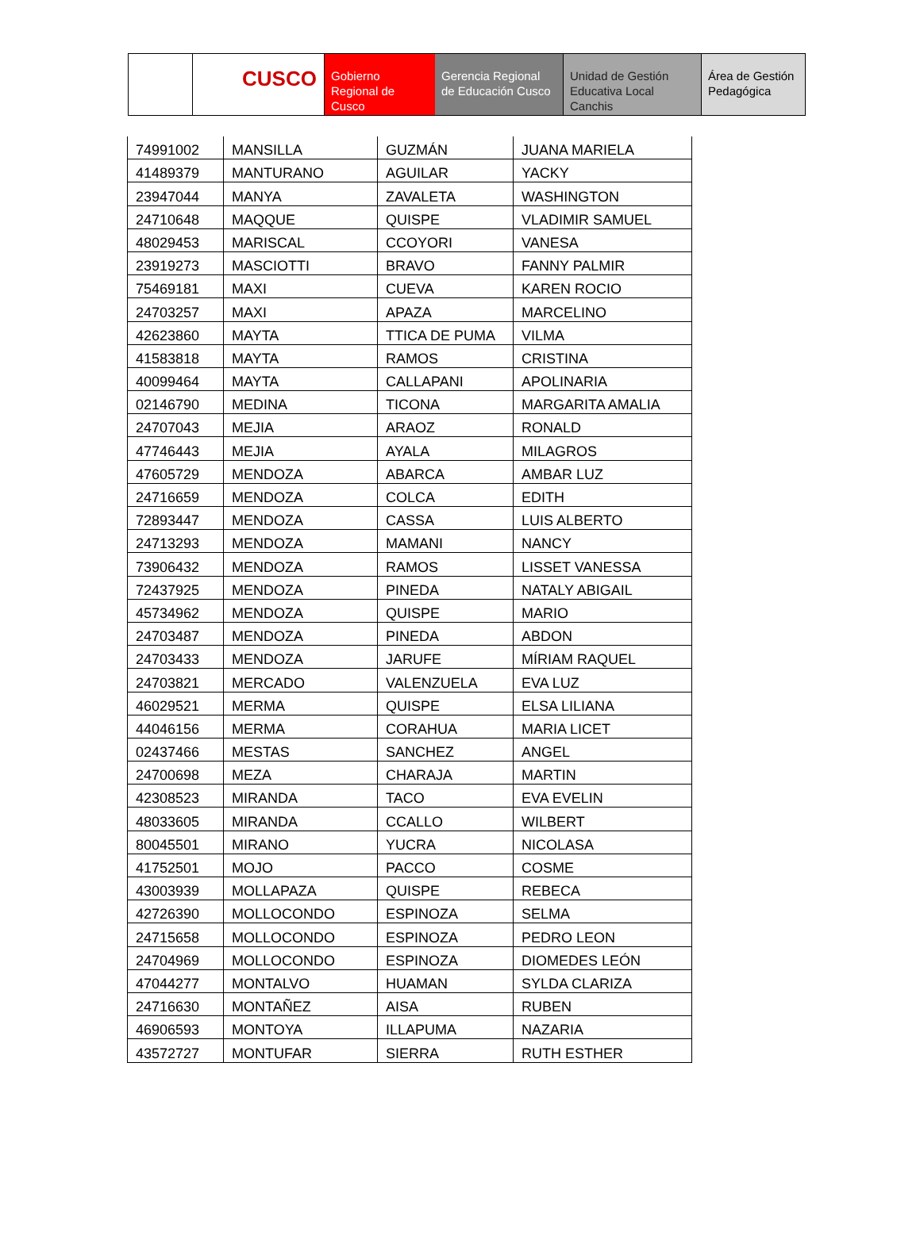CUSCO
Gobierno Regional de Cusco
Gerencia Regional de Educación Cusco
Unidad de Gestión Educativa Local Canchis
Área de Gestión Pedagógica
| 74991002 | MANSILLA | GUZMÁN | JUANA MARIELA |
| 41489379 | MANTURANO | AGUILAR | YACKY |
| 23947044 | MANYA | ZAVALETA | WASHINGTON |
| 24710648 | MAQQUE | QUISPE | VLADIMIR SAMUEL |
| 48029453 | MARISCAL | CCOYORI | VANESA |
| 23919273 | MASCIOTTI | BRAVO | FANNY PALMIR |
| 75469181 | MAXI | CUEVA | KAREN ROCIO |
| 24703257 | MAXI | APAZA | MARCELINO |
| 42623860 | MAYTA | TTICA DE PUMA | VILMA |
| 41583818 | MAYTA | RAMOS | CRISTINA |
| 40099464 | MAYTA | CALLAPANI | APOLINARIA |
| 02146790 | MEDINA | TICONA | MARGARITA AMALIA |
| 24707043 | MEJIA | ARAOZ | RONALD |
| 47746443 | MEJIA | AYALA | MILAGROS |
| 47605729 | MENDOZA | ABARCA | AMBAR LUZ |
| 24716659 | MENDOZA | COLCA | EDITH |
| 72893447 | MENDOZA | CASSA | LUIS ALBERTO |
| 24713293 | MENDOZA | MAMANI | NANCY |
| 73906432 | MENDOZA | RAMOS | LISSET VANESSA |
| 72437925 | MENDOZA | PINEDA | NATALY ABIGAIL |
| 45734962 | MENDOZA | QUISPE | MARIO |
| 24703487 | MENDOZA | PINEDA | ABDON |
| 24703433 | MENDOZA | JARUFE | MÍRIAM RAQUEL |
| 24703821 | MERCADO | VALENZUELA | EVA LUZ |
| 46029521 | MERMA | QUISPE | ELSA LILIANA |
| 44046156 | MERMA | CORAHUA | MARIA LICET |
| 02437466 | MESTAS | SANCHEZ | ANGEL |
| 24700698 | MEZA | CHARAJA | MARTIN |
| 42308523 | MIRANDA | TACO | EVA EVELIN |
| 48033605 | MIRANDA | CCALLO | WILBERT |
| 80045501 | MIRANO | YUCRA | NICOLASA |
| 41752501 | MOJO | PACCO | COSME |
| 43003939 | MOLLAPAZA | QUISPE | REBECA |
| 42726390 | MOLLOCONDO | ESPINOZA | SELMA |
| 24715658 | MOLLOCONDO | ESPINOZA | PEDRO LEON |
| 24704969 | MOLLOCONDO | ESPINOZA | DIOMEDES LEÓN |
| 47044277 | MONTALVO | HUAMAN | SYLDA CLARIZA |
| 24716630 | MONTAÑEZ | AISA | RUBEN |
| 46906593 | MONTOYA | ILLAPUMA | NAZARIA |
| 43572727 | MONTUFAR | SIERRA | RUTH ESTHER |